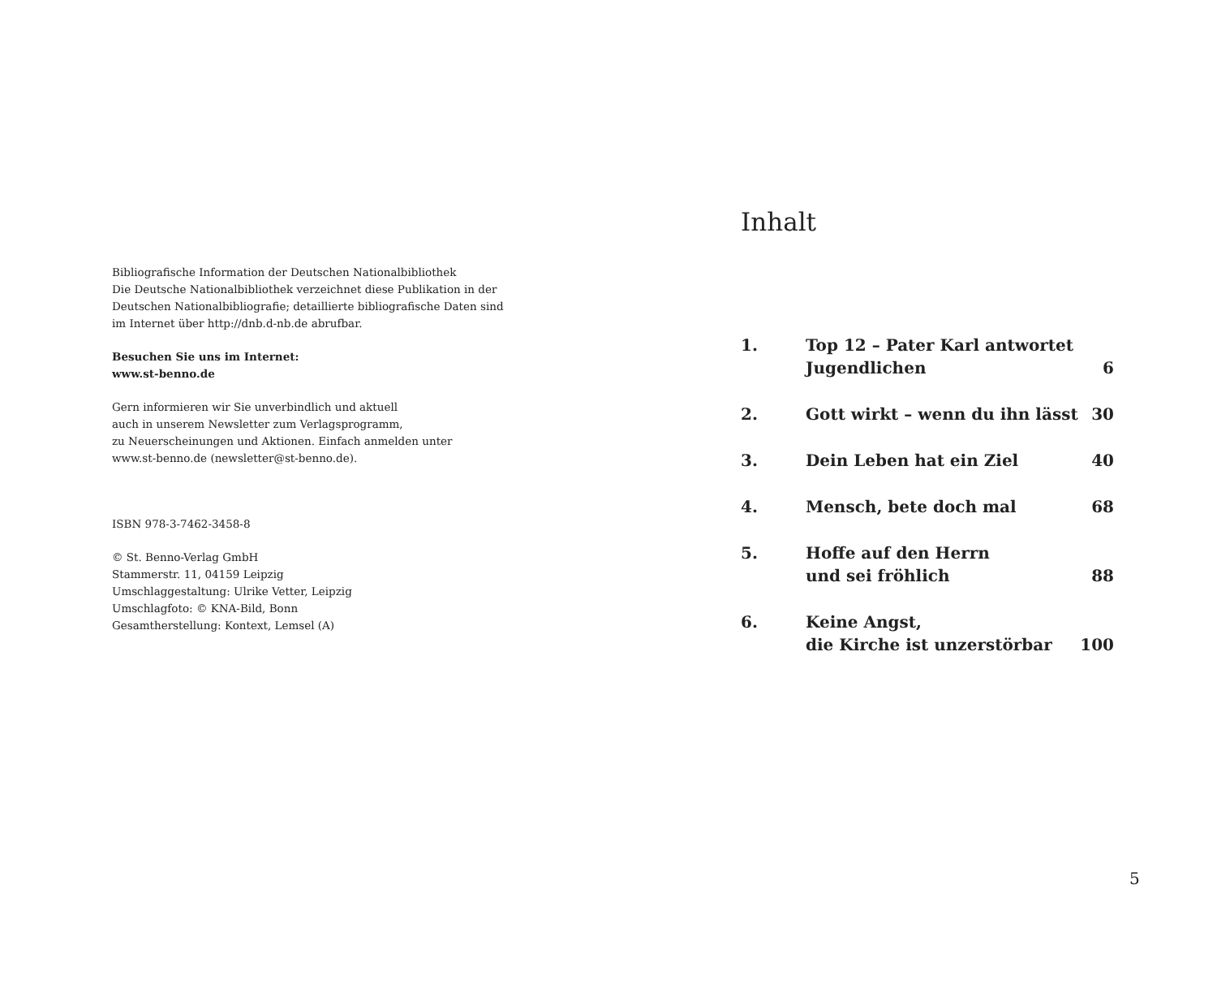Bibliografische Information der Deutschen Nationalbibliothek
Die Deutsche Nationalbibliothek verzeichnet diese Publikation in der
Deutschen Nationalbibliografie; detaillierte bibliografische Daten sind
im Internet über http://dnb.d-nb.de abrufbar.
Besuchen Sie uns im Internet:
www.st-benno.de
Gern informieren wir Sie unverbindlich und aktuell
auch in unserem Newsletter zum Verlagsprogramm,
zu Neuerscheinungen und Aktionen. Einfach anmelden unter
www.st-benno.de (newsletter@st-benno.de).
ISBN 978-3-7462-3458-8
© St. Benno-Verlag GmbH
Stammerstr. 11, 04159 Leipzig
Umschlaggestaltung: Ulrike Vetter, Leipzig
Umschlagfoto: © KNA-Bild, Bonn
Gesamtherstellung: Kontext, Lemsel (A)
Inhalt
| 1. | Top 12 – Pater Karl antwortet Jugendlichen | 6 |
| 2. | Gott wirkt – wenn du ihn lässt | 30 |
| 3. | Dein Leben hat ein Ziel | 40 |
| 4. | Mensch, bete doch mal | 68 |
| 5. | Hoffe auf den Herrn und sei fröhlich | 88 |
| 6. | Keine Angst, die Kirche ist unzerstörbar | 100 |
5